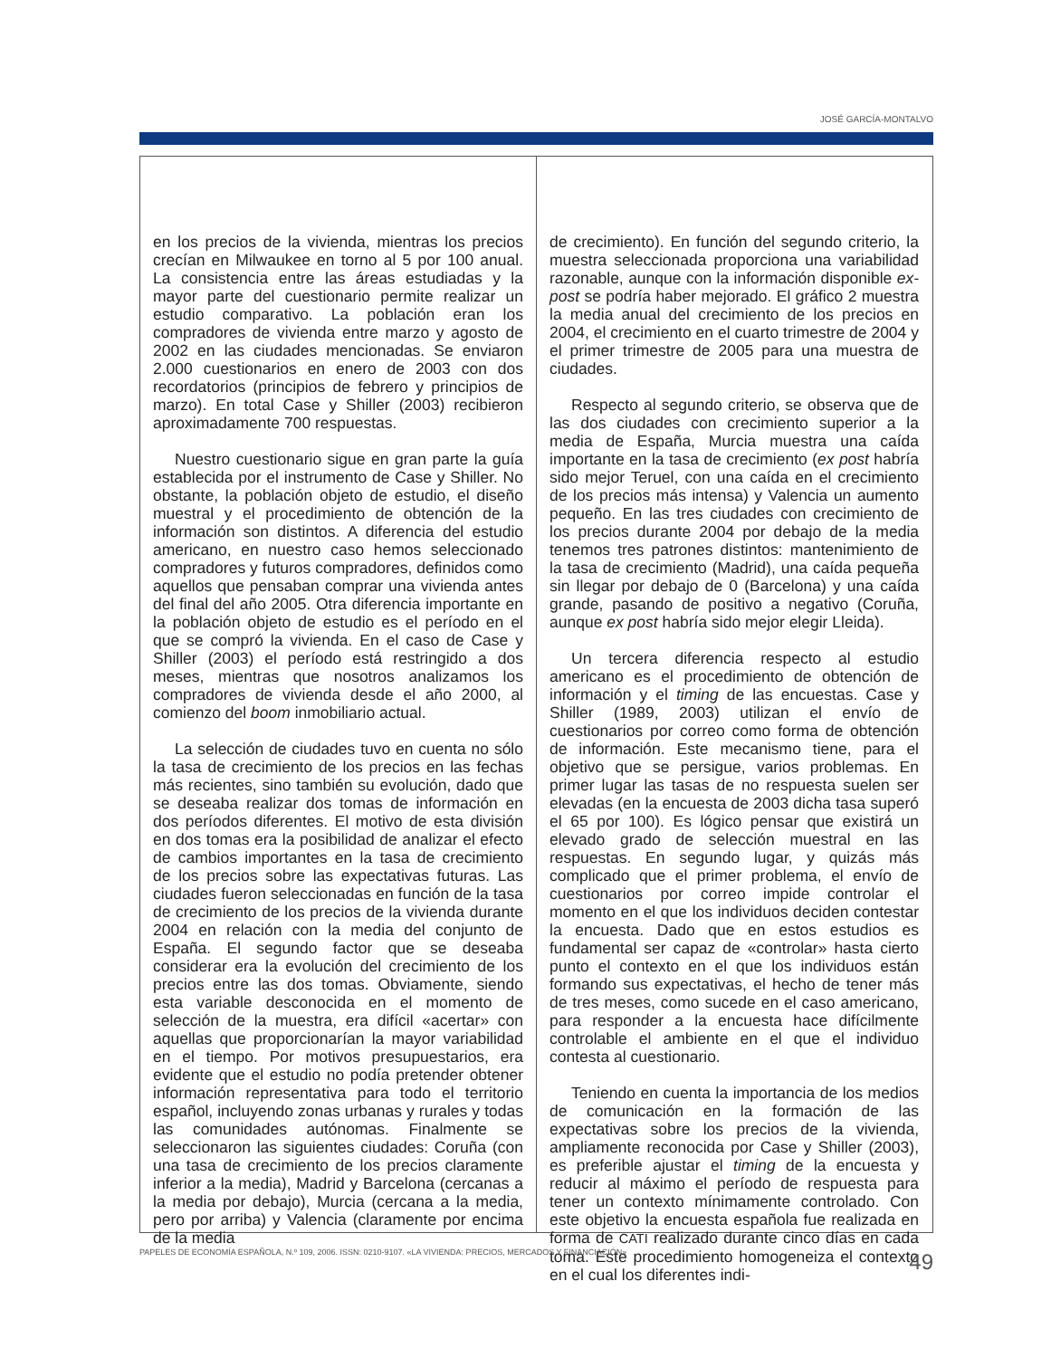JOSÉ GARCÍA-MONTALVO
en los precios de la vivienda, mientras los precios crecían en Milwaukee en torno al 5 por 100 anual. La consistencia entre las áreas estudiadas y la mayor parte del cuestionario permite realizar un estudio comparativo. La población eran los compradores de vivienda entre marzo y agosto de 2002 en las ciudades mencionadas. Se enviaron 2.000 cuestionarios en enero de 2003 con dos recordatorios (principios de febrero y principios de marzo). En total Case y Shiller (2003) recibieron aproximadamente 700 respuestas.
Nuestro cuestionario sigue en gran parte la guía establecida por el instrumento de Case y Shiller. No obstante, la población objeto de estudio, el diseño muestral y el procedimiento de obtención de la información son distintos. A diferencia del estudio americano, en nuestro caso hemos seleccionado compradores y futuros compradores, definidos como aquellos que pensaban comprar una vivienda antes del final del año 2005. Otra diferencia importante en la población objeto de estudio es el período en el que se compró la vivienda. En el caso de Case y Shiller (2003) el período está restringido a dos meses, mientras que nosotros analizamos los compradores de vivienda desde el año 2000, al comienzo del boom inmobiliario actual.
La selección de ciudades tuvo en cuenta no sólo la tasa de crecimiento de los precios en las fechas más recientes, sino también su evolución, dado que se deseaba realizar dos tomas de información en dos períodos diferentes. El motivo de esta división en dos tomas era la posibilidad de analizar el efecto de cambios importantes en la tasa de crecimiento de los precios sobre las expectativas futuras. Las ciudades fueron seleccionadas en función de la tasa de crecimiento de los precios de la vivienda durante 2004 en relación con la media del conjunto de España. El segundo factor que se deseaba considerar era la evolución del crecimiento de los precios entre las dos tomas. Obviamente, siendo esta variable desconocida en el momento de selección de la muestra, era difícil «acertar» con aquellas que proporcionarían la mayor variabilidad en el tiempo. Por motivos presupuestarios, era evidente que el estudio no podía pretender obtener información representativa para todo el territorio español, incluyendo zonas urbanas y rurales y todas las comunidades autónomas. Finalmente se seleccionaron las siguientes ciudades: Coruña (con una tasa de crecimiento de los precios claramente inferior a la media), Madrid y Barcelona (cercanas a la media por debajo), Murcia (cercana a la media, pero por arriba) y Valencia (claramente por encima de la media
de crecimiento). En función del segundo criterio, la muestra seleccionada proporciona una variabilidad razonable, aunque con la información disponible ex-post se podría haber mejorado. El gráfico 2 muestra la media anual del crecimiento de los precios en 2004, el crecimiento en el cuarto trimestre de 2004 y el primer trimestre de 2005 para una muestra de ciudades.
Respecto al segundo criterio, se observa que de las dos ciudades con crecimiento superior a la media de España, Murcia muestra una caída importante en la tasa de crecimiento (ex post habría sido mejor Teruel, con una caída en el crecimiento de los precios más intensa) y Valencia un aumento pequeño. En las tres ciudades con crecimiento de los precios durante 2004 por debajo de la media tenemos tres patrones distintos: mantenimiento de la tasa de crecimiento (Madrid), una caída pequeña sin llegar por debajo de 0 (Barcelona) y una caída grande, pasando de positivo a negativo (Coruña, aunque ex post habría sido mejor elegir Lleida).
Un tercera diferencia respecto al estudio americano es el procedimiento de obtención de información y el timing de las encuestas. Case y Shiller (1989, 2003) utilizan el envío de cuestionarios por correo como forma de obtención de información. Este mecanismo tiene, para el objetivo que se persigue, varios problemas. En primer lugar las tasas de no respuesta suelen ser elevadas (en la encuesta de 2003 dicha tasa superó el 65 por 100). Es lógico pensar que existirá un elevado grado de selección muestral en las respuestas. En segundo lugar, y quizás más complicado que el primer problema, el envío de cuestionarios por correo impide controlar el momento en el que los individuos deciden contestar la encuesta. Dado que en estos estudios es fundamental ser capaz de «controlar» hasta cierto punto el contexto en el que los individuos están formando sus expectativas, el hecho de tener más de tres meses, como sucede en el caso americano, para responder a la encuesta hace difícilmente controlable el ambiente en el que el individuo contesta al cuestionario.
Teniendo en cuenta la importancia de los medios de comunicación en la formación de las expectativas sobre los precios de la vivienda, ampliamente reconocida por Case y Shiller (2003), es preferible ajustar el timing de la encuesta y reducir al máximo el período de respuesta para tener un contexto mínimamente controlado. Con este objetivo la encuesta española fue realizada en forma de CATI realizado durante cinco días en cada toma. Este procedimiento homogeneiza el contexto en el cual los diferentes indi-
PAPELES DE ECONOMÍA ESPAÑOLA, N.º 109, 2006. ISSN: 0210-9107. «LA VIVIENDA: PRECIOS, MERCADOS Y FINANCIACIÓN» 49